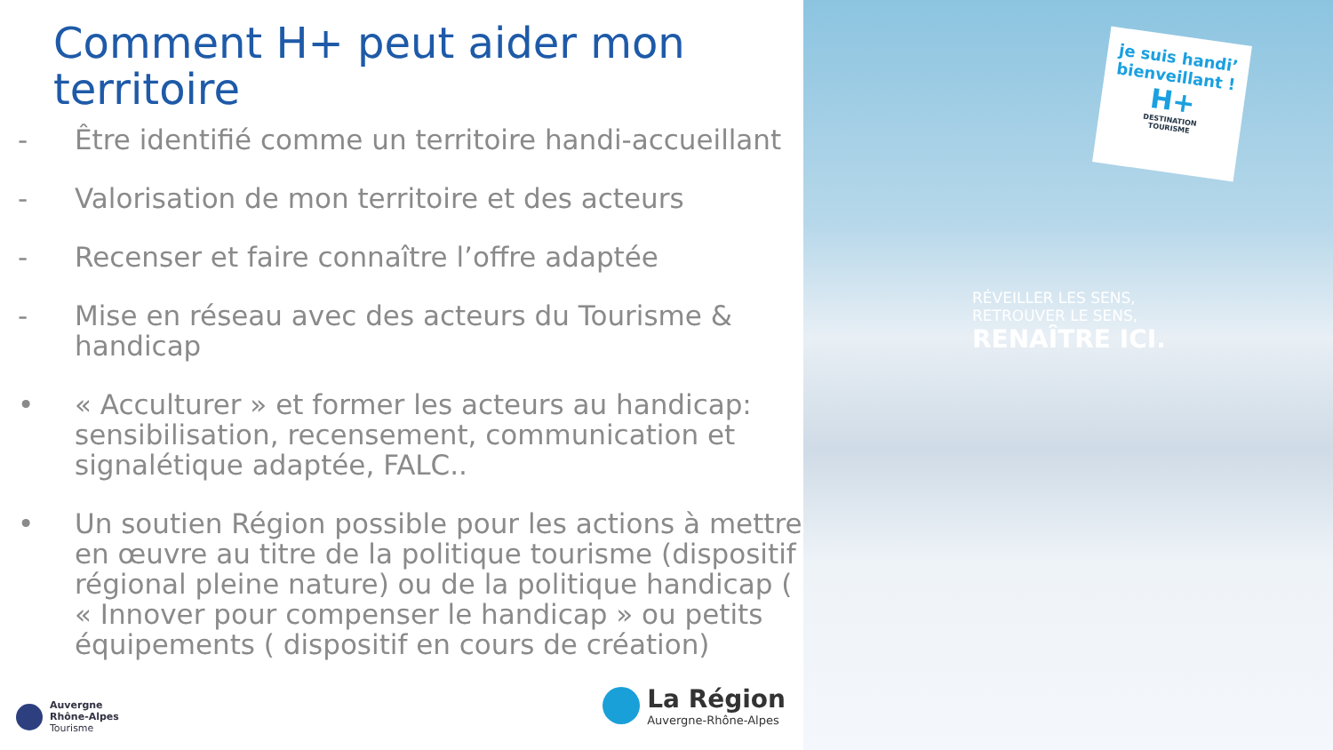Comment H+ peut aider mon territoire
- Être identifié comme un territoire handi-accueillant
- Valorisation de mon territoire et des acteurs
- Recenser et faire connaître l’offre adaptée
- Mise en réseau avec des acteurs du Tourisme & handicap
• « Acculturer » et former les acteurs au handicap: sensibilisation, recensement, communication et signalétique adaptée, FALC..
• Un soutien Région possible pour les actions à mettre en œuvre au titre de la politique tourisme (dispositif régional pleine nature) ou de la politique handicap ( « Innover pour compenser le handicap » ou petits équipements ( dispositif en cours de création)
Auvergne
Rhône-Alpes
Tourisme
La Région
Auvergne-Rhône-Alpes
je suis handi’
bienveillant !
H+
DESTINATION
TOURISME
RÉVEILLER LES SENS,
RETROUVER LE SENS,
RENAÎTRE ICI.